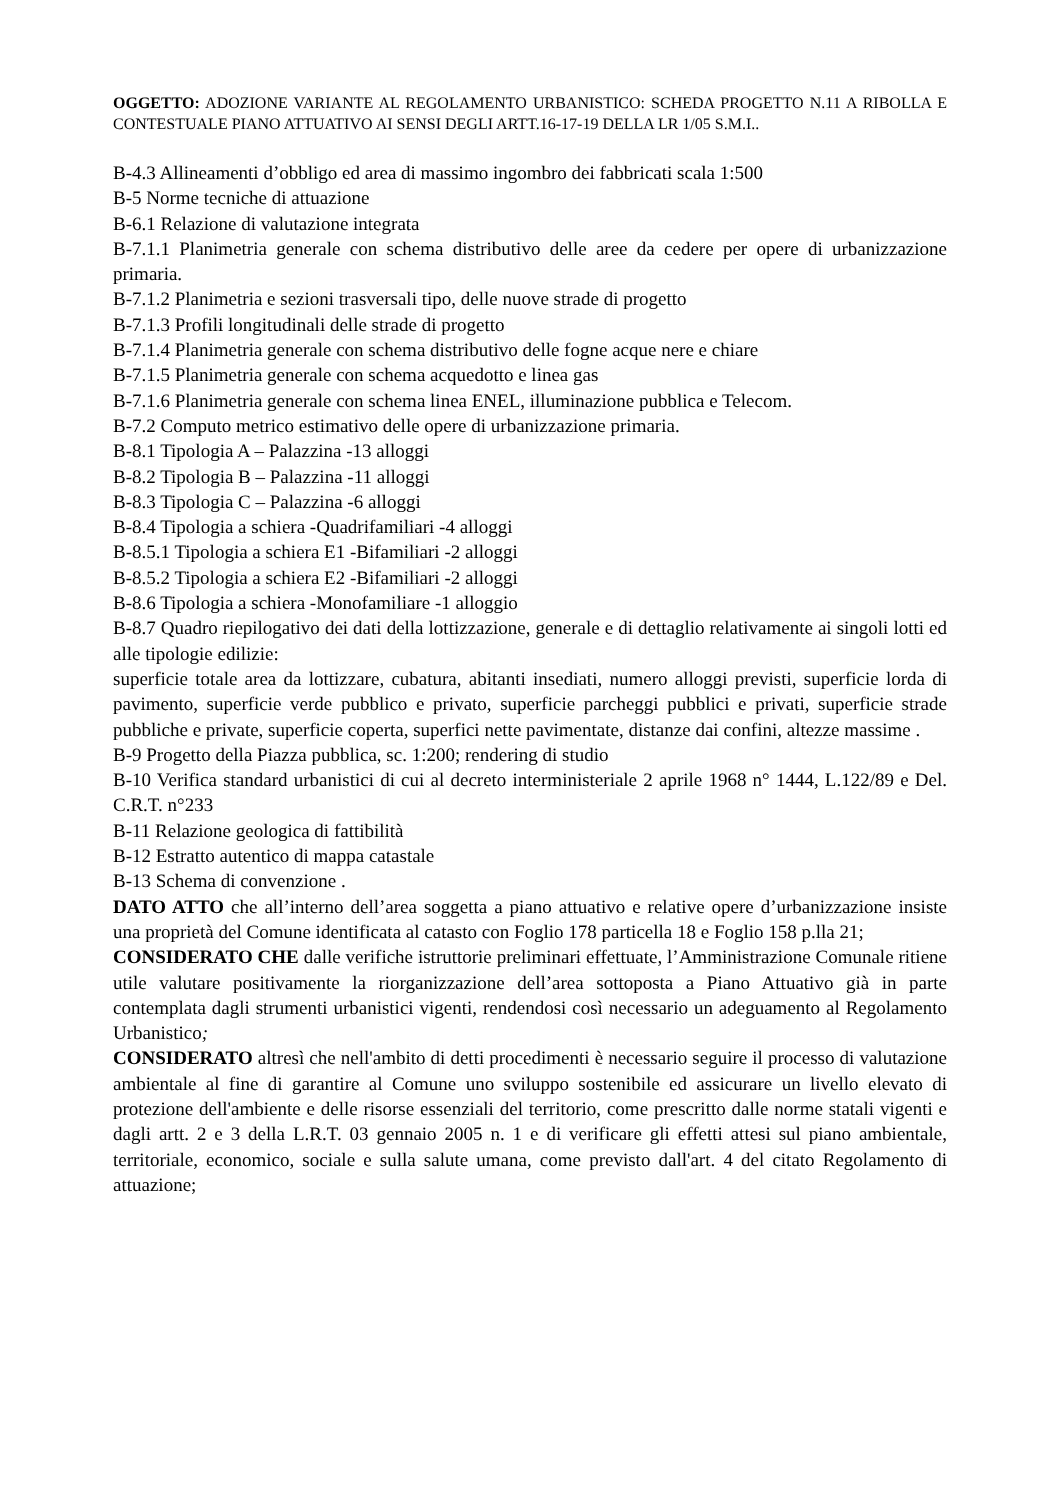OGGETTO: ADOZIONE VARIANTE AL REGOLAMENTO URBANISTICO: SCHEDA PROGETTO N.11 A RIBOLLA E CONTESTUALE PIANO ATTUATIVO AI SENSI DEGLI ARTT.16-17-19 DELLA LR 1/05 S.M.I..
B-4.3 Allineamenti d’obbligo ed area di massimo ingombro dei fabbricati scala 1:500
B-5 Norme tecniche di attuazione
B-6.1 Relazione di valutazione integrata
B-7.1.1 Planimetria generale con schema distributivo delle aree da cedere per opere di urbanizzazione primaria.
B-7.1.2 Planimetria e sezioni trasversali tipo, delle nuove strade di progetto
B-7.1.3 Profili longitudinali delle strade di progetto
B-7.1.4 Planimetria generale con schema distributivo delle fogne acque nere e chiare
B-7.1.5 Planimetria generale con schema acquedotto e linea gas
B-7.1.6 Planimetria generale con schema linea ENEL, illuminazione pubblica e Telecom.
B-7.2 Computo metrico estimativo delle opere di urbanizzazione primaria.
B-8.1 Tipologia A – Palazzina -13 alloggi
B-8.2 Tipologia B – Palazzina -11 alloggi
B-8.3 Tipologia C – Palazzina -6 alloggi
B-8.4 Tipologia a schiera -Quadrifamiliari -4 alloggi
B-8.5.1 Tipologia a schiera E1 -Bifamiliari -2 alloggi
B-8.5.2 Tipologia a schiera E2 -Bifamiliari -2 alloggi
B-8.6 Tipologia a schiera -Monofamiliare -1 alloggio
B-8.7 Quadro riepilogativo dei dati della lottizzazione, generale e di dettaglio relativamente ai singoli lotti ed alle tipologie edilizie:
superficie totale area da lottizzare, cubatura, abitanti insediati, numero alloggi previsti, superficie lorda di pavimento, superficie verde pubblico e privato, superficie parcheggi pubblici e privati, superficie strade pubbliche e private, superficie coperta, superfici nette pavimentate, distanze dai confini, altezze massime .
B-9 Progetto della Piazza pubblica, sc. 1:200; rendering di studio
B-10 Verifica standard urbanistici di cui al decreto interministeriale 2 aprile 1968 n° 1444, L.122/89 e Del. C.R.T. n°233
B-11 Relazione geologica di fattibilità
B-12 Estratto autentico di mappa catastale
B-13 Schema di convenzione .
DATO ATTO che all’interno dell’area soggetta a piano attuativo e relative opere d’urbanizzazione insiste una proprietà del Comune identificata al catasto con Foglio 178 particella 18 e Foglio 158 p.lla 21;
CONSIDERATO CHE dalle verifiche istruttorie preliminari effettuate, l’Amministrazione Comunale ritiene utile valutare positivamente la riorganizzazione dell’area sottoposta a Piano Attuativo già in parte contemplata dagli strumenti urbanistici vigenti, rendendosi così necessario un adeguamento al Regolamento Urbanistico;
CONSIDERATO altresì che nell'ambito di detti procedimenti è necessario seguire il processo di valutazione ambientale al fine di garantire al Comune uno sviluppo sostenibile ed assicurare un livello elevato di protezione dell'ambiente e delle risorse essenziali del territorio, come prescritto dalle norme statali vigenti e dagli artt. 2 e 3 della L.R.T. 03 gennaio 2005 n. 1 e di verificare gli effetti attesi sul piano ambientale, territoriale, economico, sociale e sulla salute umana, come previsto dall'art. 4 del citato Regolamento di attuazione;